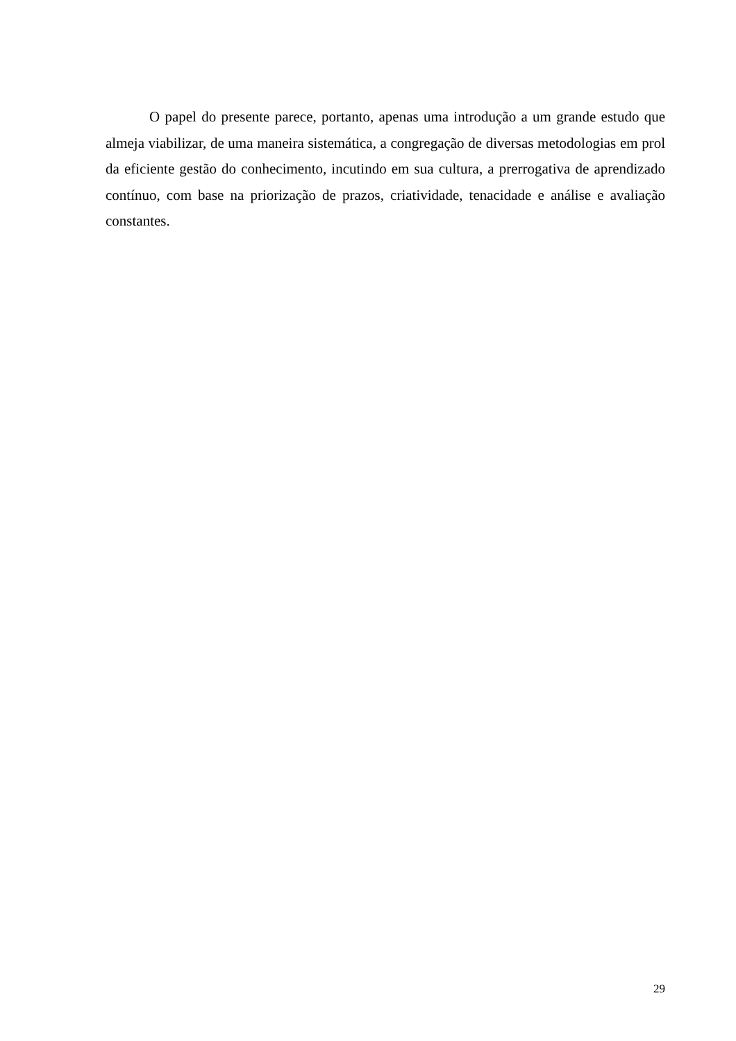O papel do presente parece, portanto, apenas uma introdução a um grande estudo que almeja viabilizar, de uma maneira sistemática, a congregação de diversas metodologias em prol da eficiente gestão do conhecimento, incutindo em sua cultura, a prerrogativa de aprendizado contínuo, com base na priorização de prazos, criatividade, tenacidade e análise e avaliação constantes.
29